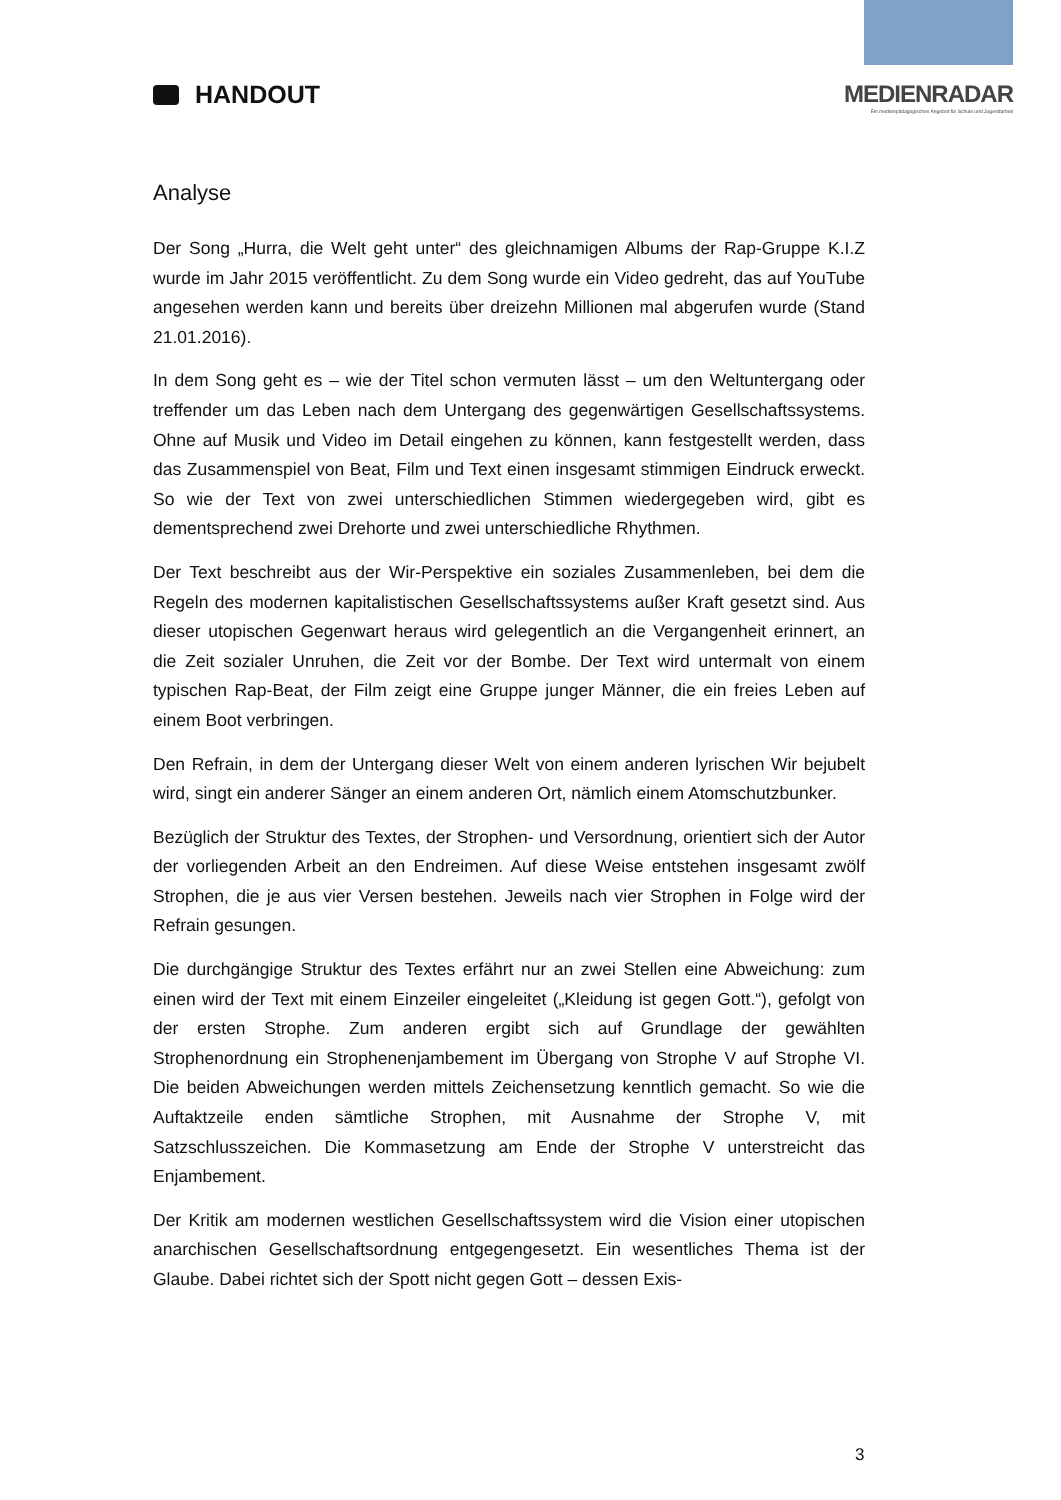HANDOUT MEDIENRADAR
Ein medienpädagogisches Angebot für Schule und Jugendarbeit
Analyse
Der Song „Hurra, die Welt geht unter“ des gleichnamigen Albums der Rap-Gruppe K.I.Z wurde im Jahr 2015 veröffentlicht. Zu dem Song wurde ein Video gedreht, das auf YouTube angesehen werden kann und bereits über dreizehn Millionen mal abgerufen wurde (Stand 21.01.2016).
In dem Song geht es – wie der Titel schon vermuten lässt – um den Weltuntergang oder treffender um das Leben nach dem Untergang des gegenwärtigen Gesellschaftssystems. Ohne auf Musik und Video im Detail eingehen zu können, kann festgestellt werden, dass das Zusammenspiel von Beat, Film und Text einen insgesamt stimmigen Eindruck erweckt. So wie der Text von zwei unterschiedlichen Stimmen wiedergegeben wird, gibt es dementsprechend zwei Drehorte und zwei unterschiedliche Rhythmen.
Der Text beschreibt aus der Wir-Perspektive ein soziales Zusammenleben, bei dem die Regeln des modernen kapitalistischen Gesellschaftssystems außer Kraft gesetzt sind. Aus dieser utopischen Gegenwart heraus wird gelegentlich an die Vergangenheit erinnert, an die Zeit sozialer Unruhen, die Zeit vor der Bombe. Der Text wird untermalt von einem typischen Rap-Beat, der Film zeigt eine Gruppe junger Männer, die ein freies Leben auf einem Boot verbringen.
Den Refrain, in dem der Untergang dieser Welt von einem anderen lyrischen Wir bejubelt wird, singt ein anderer Sänger an einem anderen Ort, nämlich einem Atomschutzbunker.
Bezüglich der Struktur des Textes, der Strophen- und Versordnung, orientiert sich der Autor der vorliegenden Arbeit an den Endreimen. Auf diese Weise entstehen insgesamt zwölf Strophen, die je aus vier Versen bestehen. Jeweils nach vier Strophen in Folge wird der Refrain gesungen.
Die durchgängige Struktur des Textes erfährt nur an zwei Stellen eine Abweichung: zum einen wird der Text mit einem Einzeiler eingeleitet („Kleidung ist gegen Gott.“), gefolgt von der ersten Strophe. Zum anderen ergibt sich auf Grundlage der gewählten Strophenordnung ein Strophenenjambement im Übergang von Strophe V auf Strophe VI. Die beiden Abweichungen werden mittels Zeichensetzung kenntlich gemacht. So wie die Auftaktzeile enden sämtliche Strophen, mit Ausnahme der Strophe V, mit Satzschlusszeichen. Die Kommasetzung am Ende der Strophe V unterstreicht das Enjambement.
Der Kritik am modernen westlichen Gesellschaftssystem wird die Vision einer utopischen anarchischen Gesellschaftsordnung entgegengesetzt. Ein wesentliches Thema ist der Glaube. Dabei richtet sich der Spott nicht gegen Gott – dessen Exis-
3